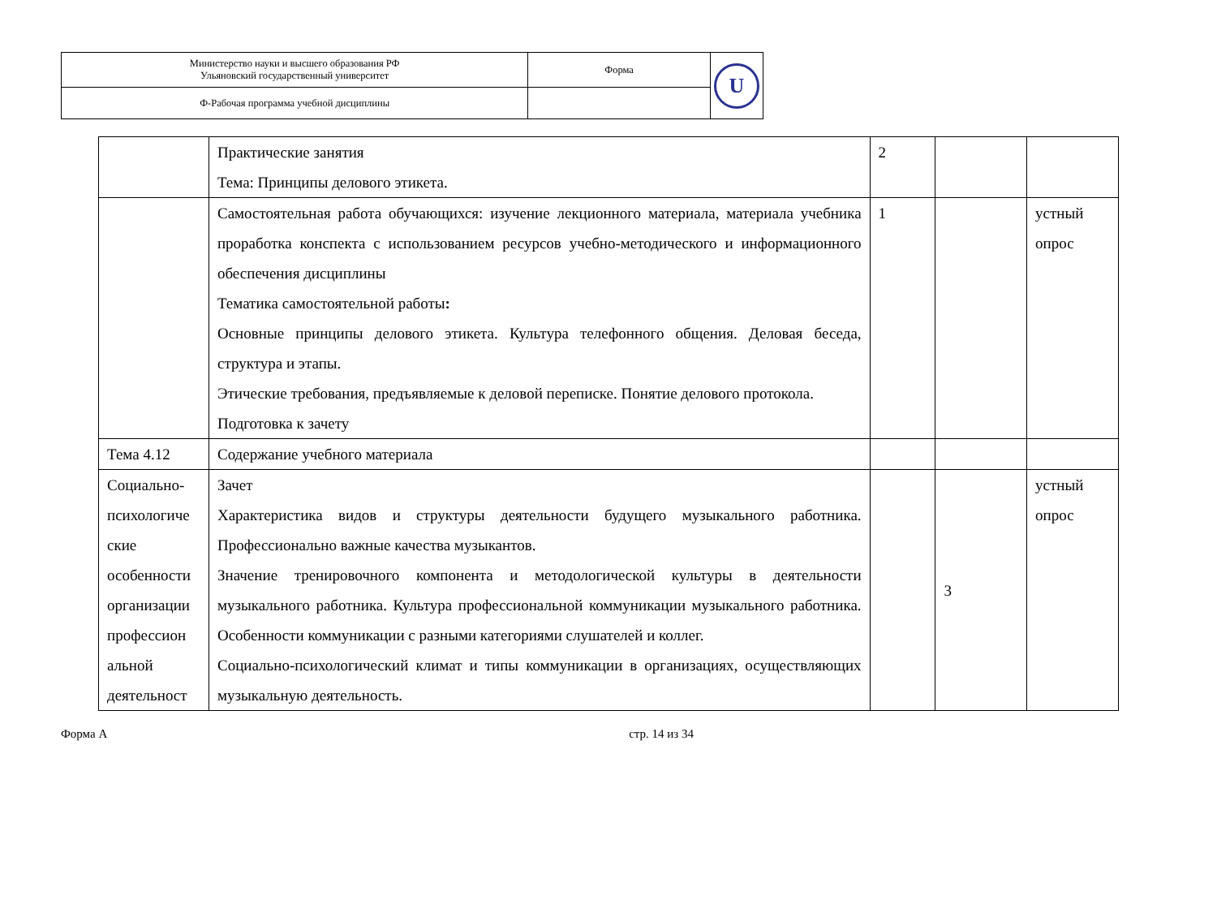| Министерство науки и высшего образования РФ Ульяновский государственный университет | Форма | U |
| Ф-Рабочая программа учебной дисциплины | | |
| | Практические занятия Тема: Принципы делового этикета. | 2 | | |
| | Самостоятельная работа обучающихся: изучение лекционного материала, материала учебника проработка конспекта с использованием ресурсов учебно-методического и информационного обеспечения дисциплины Тематика самостоятельной работы : Основные принципы делового этикета. Культура телефонного общения. Деловая беседа, структура и этапы. Этические требования, предъявляемые к деловой переписке. Понятие делового протокола. Подготовка к зачету | 1 | | устный опрос |
| Тема 4.12 | Содержание учебного материала | | | |
| Социально-психологиче ские особенности организации профессион альной деятельност | Зачет Характеристика видов и структуры деятельности будущего музыкального работника. Профессионально важные качества музыкантов. Значение тренировочного компонента и методологической культуры в деятельности музыкального работника. Культура профессиональной коммуникации музыкального работника. Особенности коммуникации с разными категориями слушателей и коллег. Социально-психологический климат и типы коммуникации в организациях, осуществляющих музыкальную деятельность. | | 3 | устный опрос |
Форма А стр. 14 из 34